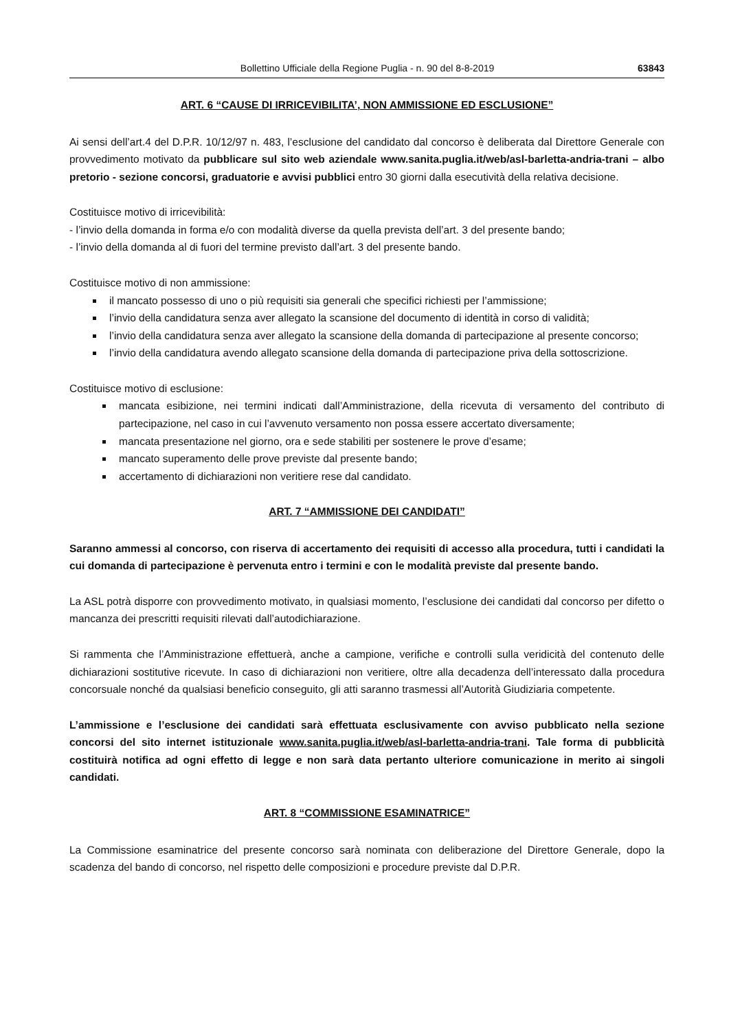Bollettino Ufficiale della Regione Puglia - n. 90 del 8-8-2019 63843
ART. 6 “CAUSE DI IRRICEVIBILITA’, NON AMMISSIONE ED ESCLUSIONE”
Ai sensi dell’art.4 del D.P.R. 10/12/97 n. 483, l’esclusione del candidato dal concorso è deliberata dal Direttore Generale con provvedimento motivato da pubblicare sul sito web aziendale www.sanita.puglia.it/web/asl-barletta-andria-trani – albo pretorio - sezione concorsi, graduatorie e avvisi pubblici entro 30 giorni dalla esecutività della relativa decisione.
Costituisce motivo di irricevibilità:
- l’invio della domanda in forma e/o con modalità diverse da quella prevista dell’art. 3 del presente bando;
- l’invio della domanda al di fuori del termine previsto dall’art. 3 del presente bando.
Costituisce motivo di non ammissione:
il mancato possesso di uno o più requisiti sia generali che specifici richiesti per l’ammissione;
l’invio della candidatura senza aver allegato la scansione del documento di identità in corso di validità;
l’invio della candidatura senza aver allegato la scansione della domanda di partecipazione al presente concorso;
l’invio della candidatura avendo allegato scansione della domanda di partecipazione priva della sottoscrizione.
Costituisce motivo di esclusione:
mancata esibizione, nei termini indicati dall’Amministrazione, della ricevuta di versamento del contributo di partecipazione, nel caso in cui l’avvenuto versamento non possa essere accertato diversamente;
mancata presentazione nel giorno, ora e sede stabiliti per sostenere le prove d’esame;
mancato superamento delle prove previste dal presente bando;
accertamento di dichiarazioni non veritiere rese dal candidato.
ART. 7 “AMMISSIONE DEI CANDIDATI”
Saranno ammessi al concorso, con riserva di accertamento dei requisiti di accesso alla procedura, tutti i candidati la cui domanda di partecipazione è pervenuta entro i termini e con le modalità previste dal presente bando.
La ASL potrà disporre con provvedimento motivato, in qualsiasi momento, l’esclusione dei candidati dal concorso per difetto o mancanza dei prescritti requisiti rilevati dall’autodichiarazione.
Si rammenta che l’Amministrazione effettuerà, anche a campione, verifiche e controlli sulla veridicità del contenuto delle dichiarazioni sostitutive ricevute. In caso di dichiarazioni non veritiere, oltre alla decadenza dell’interessato dalla procedura concorsuale nonché da qualsiasi beneficio conseguito, gli atti saranno trasmessi all’Autorità Giudiziaria competente.
L’ammissione e l’esclusione dei candidati sarà effettuata esclusivamente con avviso pubblicato nella sezione concorsi del sito internet istituzionale www.sanita.puglia.it/web/asl-barletta-andria-trani. Tale forma di pubblicità costituirà notifica ad ogni effetto di legge e non sarà data pertanto ulteriore comunicazione in merito ai singoli candidati.
ART. 8 “COMMISSIONE ESAMINATRICE”
La Commissione esaminatrice del presente concorso sarà nominata con deliberazione del Direttore Generale, dopo la scadenza del bando di concorso, nel rispetto delle composizioni e procedure previste dal D.P.R.